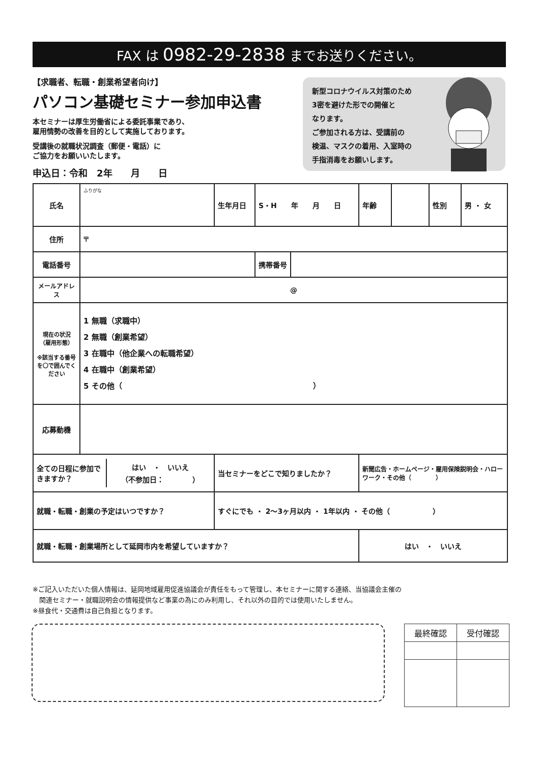FAX は 0982-29-2838 までお送りください。
【求職者、転職・創業希望者向け】
パソコン基礎セミナー参加申込書
本セミナーは厚生労働省による委託事業であり、
雇用情勢の改善を目的として実施しております。
受講後の就職状況調査（郵便・電話）に
ご協力をお願いいたします。
申込日：令和　2年　　月　　日
新型コロナウイルス対策のため
3密を避けた形での開催と
なります。
ご参加される方は、受講前の
検温、マスクの着用、入室時の
手指消毒をお願いします。
| 氏名 | ふりがな | 生年月日 | S・H 年 月 日 | 年齢 | | 性別 | 男 ・ 女 |
| 住所 | 〒 | | | | | | |
| 電話番号 | | | 携帯番号 | | | | |
| メールアドレス | @ | | | | | | |
| 現在の状況 （雇用形態） ※該当する番号を〇で囲んでください | 1 無職（求職中） 2 無職（創業希望） 3 在職中（他企業への転職希望） 4 在職中（創業希望） 5 その他（ ） | | | | | | |
| 応募動機 | | | | | | | |
| / 全ての日程に参加できますか？ / はい ・ いいえ （不参加日： ） / | | 当セミナーをどこで知りましたか？ | | 新聞広告・ホームページ・雇用保険説明会・ハローワーク・その他（ ） | | | |
| 就職・転職・創業の予定はいつですか？ | | すぐにでも ・ 2〜3ヶ月以内 ・ 1年以内 ・ その他（ ） | | | | | |
| 就職・転職・創業場所として延岡市内を希望していますか？ | | | | はい ・ いいえ | | | |
※ご記入いただいた個人情報は、延岡地域雇用促進協議会が責任をもって管理し、本セミナーに関する連絡、当協議会主催の
　関連セミナー・就職説明会の情報提供など事業の為にのみ利用し、それ以外の目的では使用いたしません。
※昼食代・交通費は自己負担となります。
| 最終確認 | 受付確認 |
| --- | --- |